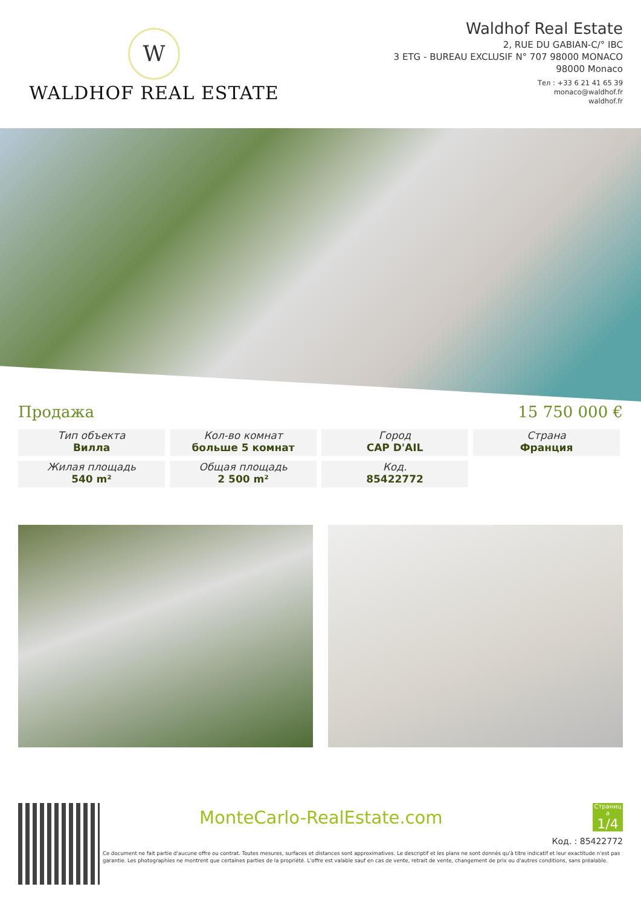W
WALDHOF REAL ESTATE
Waldhof Real Estate
2, RUE DU GABIAN-C/° IBC
3 ETG - BUREAU EXCLUSIF N° 707 98000 MONACO
98000 Monaco
Тел : +33 6 21 41 65 39
monaco@waldhof.fr
waldhof.fr
Продажа 15 750 000 €
Тип объекта
Вилла
Кол-во комнат
больше 5 комнат
Город
CAP D'AIL
Страна
Франция
Жилая площадь
540 m²
Общая площадь
2 500 m²
Код.
85422772
MonteCarlo-RealEstate.com
Страниц а
1/4
Код. : 85422772
Ce document ne fait partie d'aucune offre ou contrat. Toutes mesures, surfaces et distances sont approximatives. Le descriptif et les plans ne sont donnés qu'à titre indicatif et leur exactitude n'est pas garantie. Les photographies ne montrent que certaines parties de la propriété. L'offre est valable sauf en cas de vente, retrait de vente, changement de prix ou d'autres conditions, sans préalable.